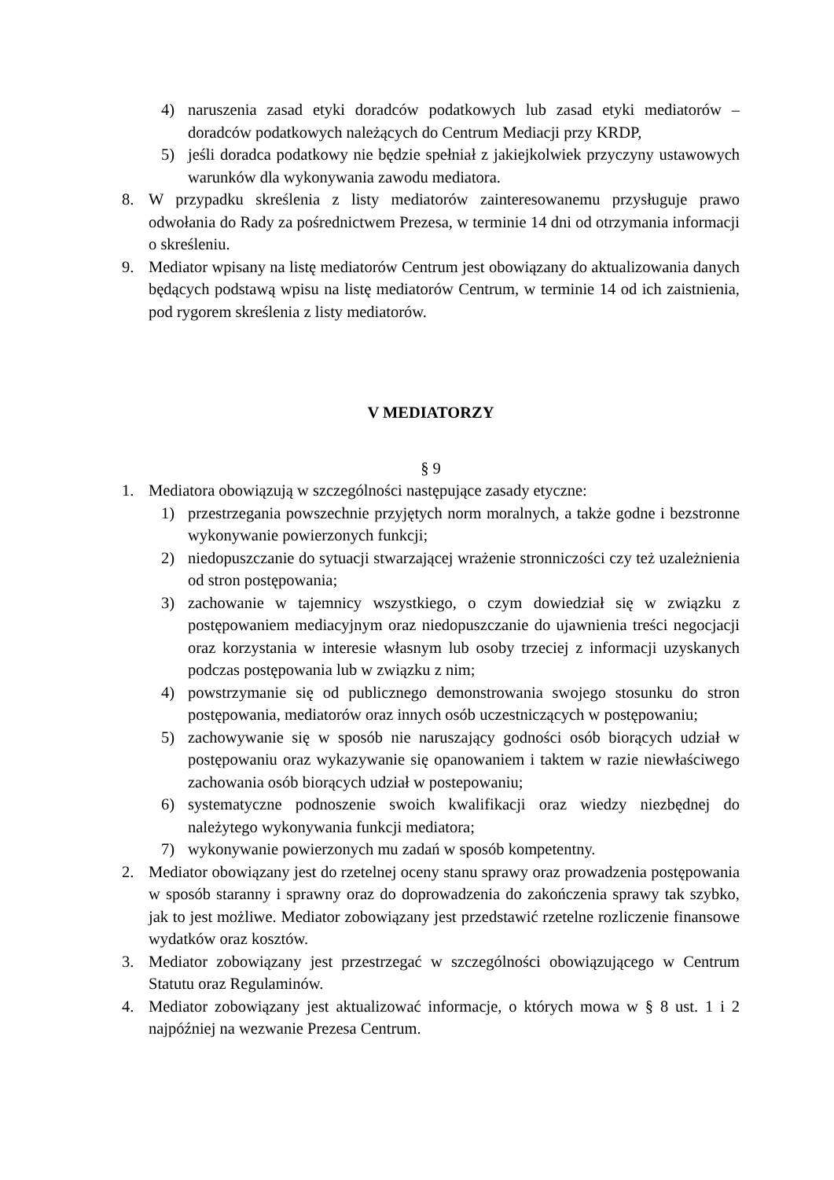4) naruszenia zasad etyki doradców podatkowych lub zasad etyki mediatorów – doradców podatkowych należących do Centrum Mediacji przy KRDP,
5) jeśli doradca podatkowy nie będzie spełniał z jakiejkolwiek przyczyny ustawowych warunków dla wykonywania zawodu mediatora.
8. W przypadku skreślenia z listy mediatorów zainteresowanemu przysługuje prawo odwołania do Rady za pośrednictwem Prezesa, w terminie 14 dni od otrzymania informacji o skreśleniu.
9. Mediator wpisany na listę mediatorów Centrum jest obowiązany do aktualizowania danych będących podstawą wpisu na listę mediatorów Centrum, w terminie 14 od ich zaistnienia, pod rygorem skreślenia z listy mediatorów.
V MEDIATORZY
§ 9
1. Mediatora obowiązują w szczególności następujące zasady etyczne:
1) przestrzegania powszechnie przyjętych norm moralnych, a także godne i bezstronne wykonywanie powierzonych funkcji;
2) niedopuszczanie do sytuacji stwarzającej wrażenie stronniczości czy też uzależnienia od stron postępowania;
3) zachowanie w tajemnicy wszystkiego, o czym dowiedział się w związku z postępowaniem mediacyjnym oraz niedopuszczanie do ujawnienia treści negocjacji oraz korzystania w interesie własnym lub osoby trzeciej z informacji uzyskanych podczas postępowania lub w związku z nim;
4) powstrzymanie się od publicznego demonstrowania swojego stosunku do stron postępowania, mediatorów oraz innych osób uczestniczących w postępowaniu;
5) zachowywanie się w sposób nie naruszający godności osób biorących udział w postępowaniu oraz wykazywanie się opanowaniem i taktem w razie niewłaściwego zachowania osób biorących udział w postepowaniu;
6) systematyczne podnoszenie swoich kwalifikacji oraz wiedzy niezbędnej do należytego wykonywania funkcji mediatora;
7) wykonywanie powierzonych mu zadań w sposób kompetentny.
2. Mediator obowiązany jest do rzetelnej oceny stanu sprawy oraz prowadzenia postępowania w sposób staranny i sprawny oraz do doprowadzenia do zakończenia sprawy tak szybko, jak to jest możliwe. Mediator zobowiązany jest przedstawić rzetelne rozliczenie finansowe wydatków oraz kosztów.
3. Mediator zobowiązany jest przestrzegać w szczególności obowiązującego w Centrum Statutu oraz Regulaminów.
4. Mediator zobowiązany jest aktualizować informacje, o których mowa w § 8 ust. 1 i 2 najpóźniej na wezwanie Prezesa Centrum.